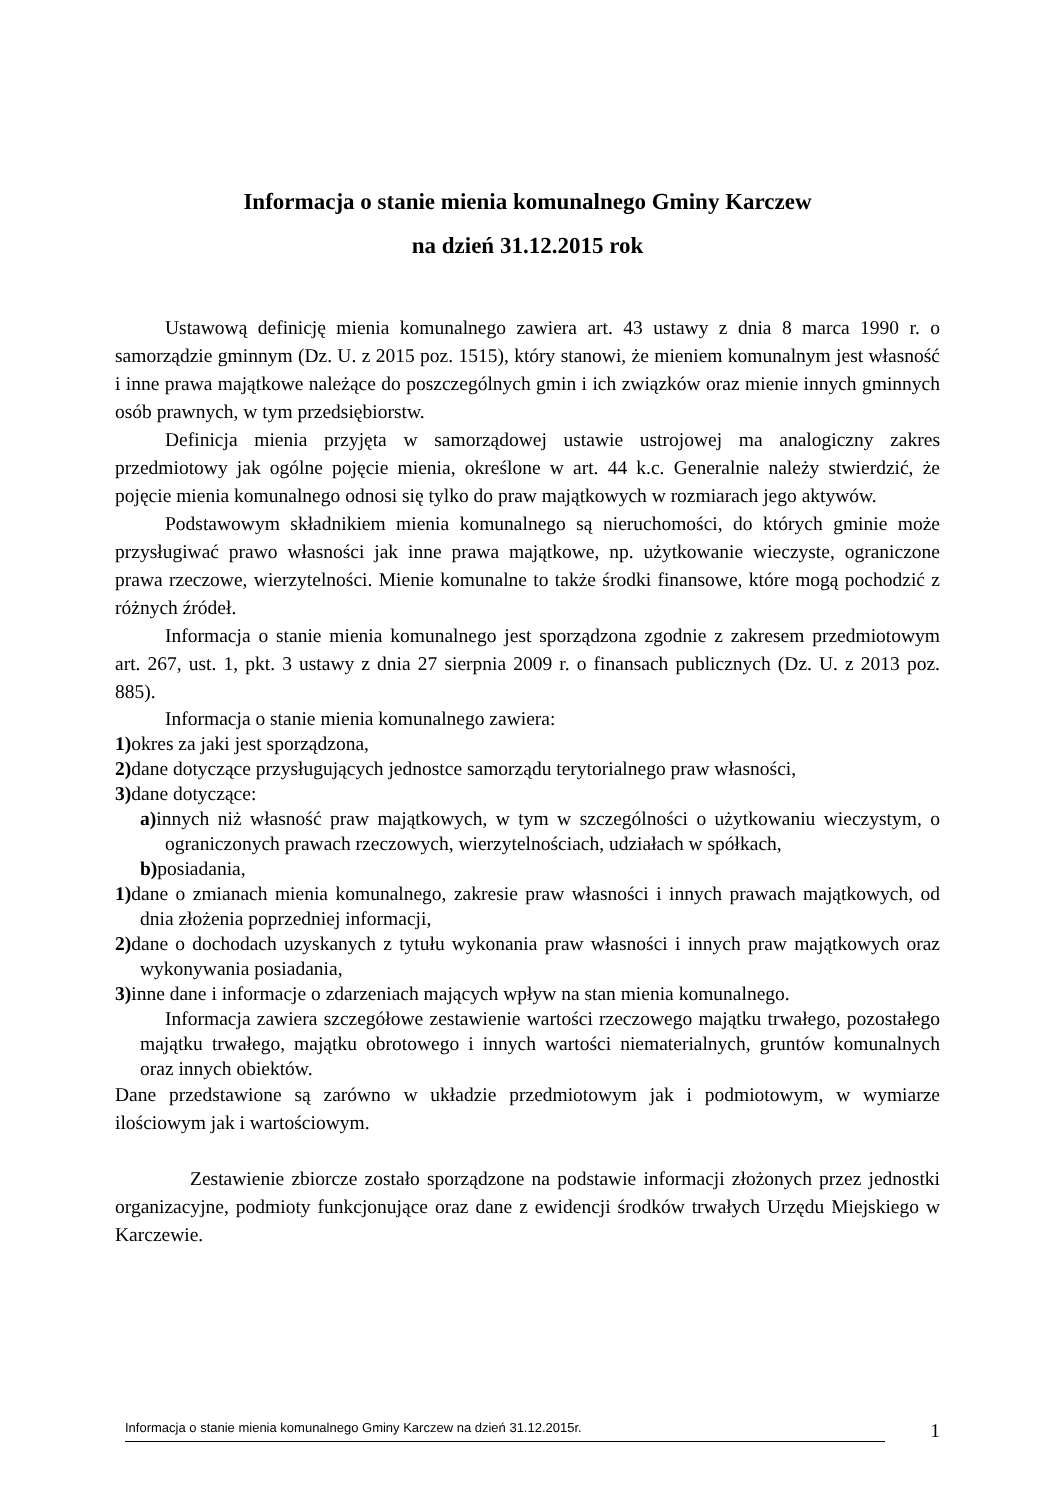Informacja o stanie mienia komunalnego Gminy Karczew
na dzień 31.12.2015 rok
Ustawową definicję mienia komunalnego zawiera art. 43 ustawy z dnia 8 marca 1990 r. o samorządzie gminnym (Dz. U. z 2015 poz. 1515), który stanowi, że mieniem komunalnym jest własność i inne prawa majątkowe należące do poszczególnych gmin i ich związków oraz mienie innych gminnych osób prawnych, w tym przedsiębiorstw.
Definicja mienia przyjęta w samorządowej ustawie ustrojowej ma analogiczny zakres przedmiotowy jak ogólne pojęcie mienia, określone w art. 44 k.c. Generalnie należy stwierdzić, że pojęcie mienia komunalnego odnosi się tylko do praw majątkowych w rozmiarach jego aktywów.
Podstawowym składnikiem mienia komunalnego są nieruchomości, do których gminie może przysługiwać prawo własności jak inne prawa majątkowe, np. użytkowanie wieczyste, ograniczone prawa rzeczowe, wierzytelności. Mienie komunalne to także środki finansowe, które mogą pochodzić z różnych źródeł.
Informacja o stanie mienia komunalnego jest sporządzona zgodnie z zakresem przedmiotowym art. 267, ust. 1, pkt. 3 ustawy z dnia 27 sierpnia 2009 r. o finansach publicznych (Dz. U. z 2013 poz. 885).
Informacja o stanie mienia komunalnego zawiera:
1) okres za jaki jest sporządzona,
2) dane dotyczące przysługujących jednostce samorządu terytorialnego praw własności,
3) dane dotyczące:
a) innych niż własność praw majątkowych, w tym w szczególności o użytkowaniu wieczystym, o ograniczonych prawach rzeczowych, wierzytelnościach, udziałach w spółkach,
b) posiadania,
1) dane o zmianach mienia komunalnego, zakresie praw własności i innych prawach majątkowych, od dnia złożenia poprzedniej informacji,
2) dane o dochodach uzyskanych z tytułu wykonania praw własności i innych praw majątkowych oraz wykonywania posiadania,
3) inne dane i informacje o zdarzeniach mających wpływ na stan mienia komunalnego.
Informacja zawiera szczegółowe zestawienie wartości rzeczowego majątku trwałego, pozostałego majątku trwałego, majątku obrotowego i innych wartości niematerialnych, gruntów komunalnych oraz innych obiektów.
Dane przedstawione są zarówno w układzie przedmiotowym jak i podmiotowym, w wymiarze ilościowym jak i wartościowym.
Zestawienie zbiorcze zostało sporządzone na podstawie informacji złożonych przez jednostki organizacyjne, podmioty funkcjonujące oraz dane z ewidencji środków trwałych Urzędu Miejskiego w Karczewie.
Informacja o stanie mienia komunalnego Gminy Karczew na dzień 31.12.2015r. 1